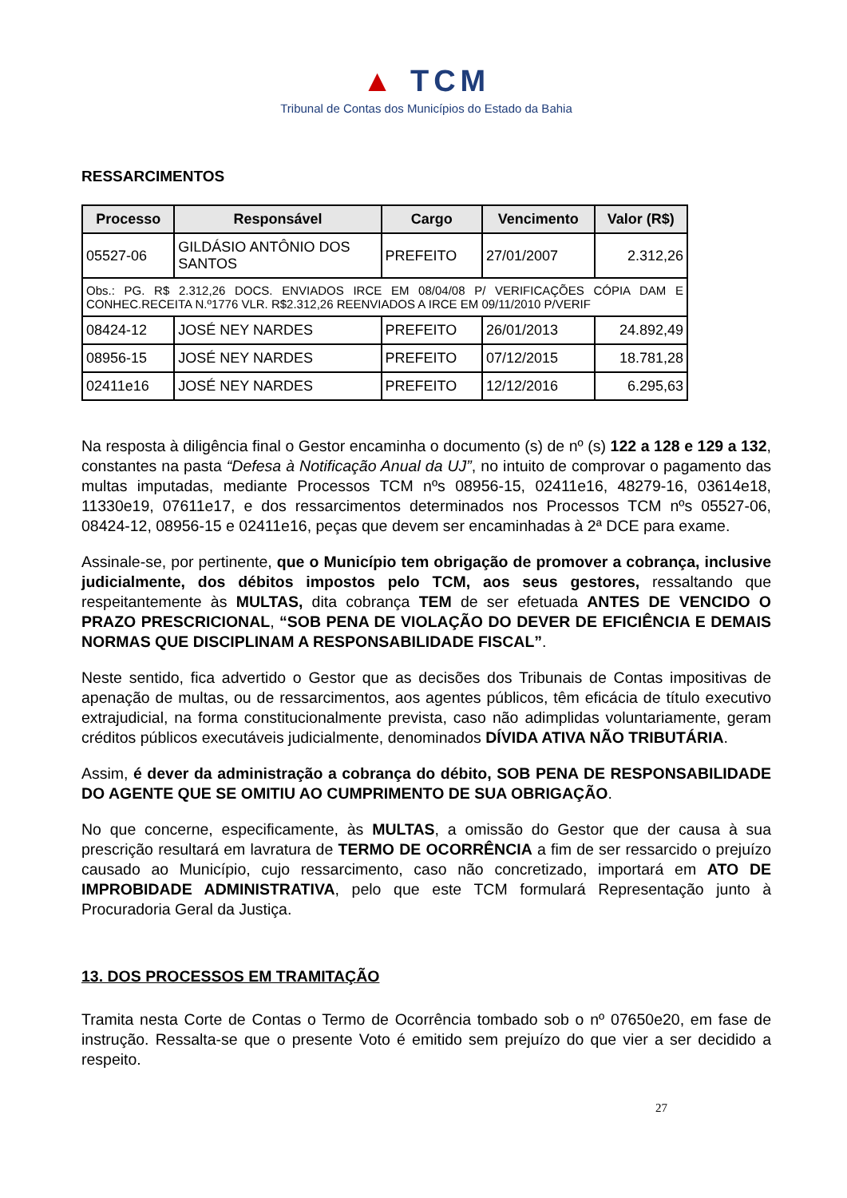▲ TCM
Tribunal de Contas dos Municípios do Estado da Bahia
RESSARCIMENTOS
| Processo | Responsável | Cargo | Vencimento | Valor (R$) |
| --- | --- | --- | --- | --- |
| 05527-06 | GILDÁSIO ANTÔNIO DOS SANTOS | PREFEITO | 27/01/2007 | 2.312,26 |
| Obs.: PG. R$ 2.312,26 DOCS. ENVIADOS IRCE EM 08/04/08 P/ VERIFICAÇÕES CÓPIA DAM E CONHEC.RECEITA N.º1776 VLR. R$2.312,26 REENVIADOS A IRCE EM 09/11/2010 P/VERIF | | | | |
| 08424-12 | JOSÉ NEY NARDES | PREFEITO | 26/01/2013 | 24.892,49 |
| 08956-15 | JOSÉ NEY NARDES | PREFEITO | 07/12/2015 | 18.781,28 |
| 02411e16 | JOSÉ NEY NARDES | PREFEITO | 12/12/2016 | 6.295,63 |
Na resposta à diligência final o Gestor encaminha o documento (s) de nº (s) 122 a 128 e 129 a 132, constantes na pasta “Defesa à Notificação Anual da UJ”, no intuito de comprovar o pagamento das multas imputadas, mediante Processos TCM nºs 08956-15, 02411e16, 48279-16, 03614e18, 11330e19, 07611e17, e dos ressarcimentos determinados nos Processos TCM nºs 05527-06, 08424-12, 08956-15 e 02411e16, peças que devem ser encaminhadas à 2ª DCE para exame.
Assinale-se, por pertinente, que o Município tem obrigação de promover a cobrança, inclusive judicialmente, dos débitos impostos pelo TCM, aos seus gestores, ressaltando que respeitantemente às MULTAS, dita cobrança TEM de ser efetuada ANTES DE VENCIDO O PRAZO PRESCRICIONAL, “SOB PENA DE VIOLAÇÃO DO DEVER DE EFICIÊNCIA E DEMAIS NORMAS QUE DISCIPLINAM A RESPONSABILIDADE FISCAL”.
Neste sentido, fica advertido o Gestor que as decisões dos Tribunais de Contas impositivas de apenação de multas, ou de ressarcimentos, aos agentes públicos, têm eficácia de título executivo extrajudicial, na forma constitucionalmente prevista, caso não adimplidas voluntariamente, geram créditos públicos executáveis judicialmente, denominados DÍVIDA ATIVA NÃO TRIBUTÁRIA.
Assim, é dever da administração a cobrança do débito, SOB PENA DE RESPONSABILIDADE DO AGENTE QUE SE OMITIU AO CUMPRIMENTO DE SUA OBRIGAÇÃO.
No que concerne, especificamente, às MULTAS, a omissão do Gestor que der causa à sua prescrição resultará em lavratura de TERMO DE OCORRÊNCIA a fim de ser ressarcido o prejuízo causado ao Município, cujo ressarcimento, caso não concretizado, importará em ATO DE IMPROBIDADE ADMINISTRATIVA, pelo que este TCM formulará Representação junto à Procuradoria Geral da Justiça.
13. DOS PROCESSOS EM TRAMITAÇÃO
Tramita nesta Corte de Contas o Termo de Ocorrência tombado sob o nº 07650e20, em fase de instrução. Ressalta-se que o presente Voto é emitido sem prejuízo do que vier a ser decidido a respeito.
27